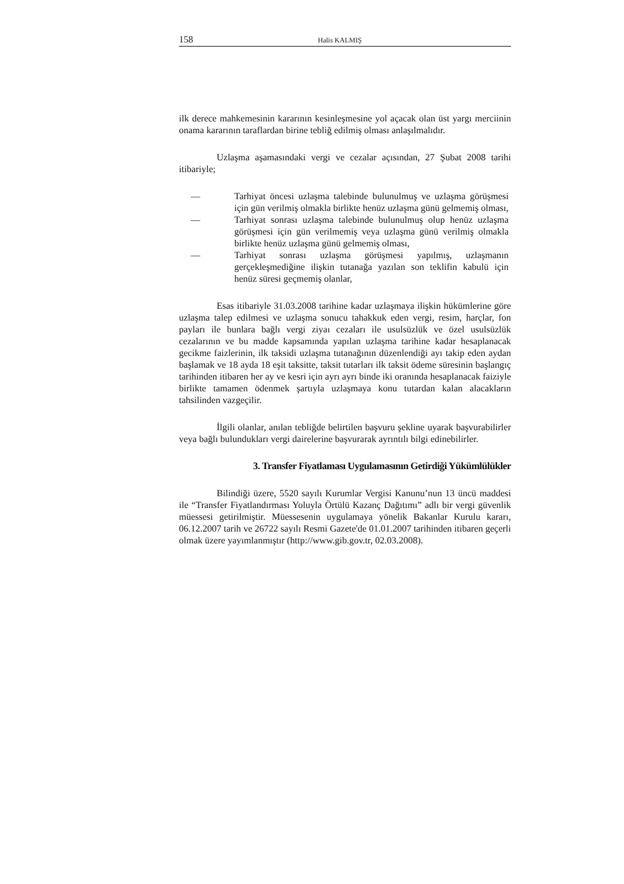158 Halis KALMIŞ
ilk derece mahkemesinin kararının kesinleşmesine yol açacak olan üst yargı merciinin onama kararının taraflardan birine tebliğ edilmiş olması anlaşılmalıdır.
Uzlaşma aşamasındaki vergi ve cezalar açısından, 27 Şubat 2008 tarihi itibariyle;
— Tarhiyat öncesi uzlaşma talebinde bulunulmuş ve uzlaşma görüşmesi için gün verilmiş olmakla birlikte henüz uzlaşma günü gelmemiş olması,
— Tarhiyat sonrası uzlaşma talebinde bulunulmuş olup henüz uzlaşma görüşmesi için gün verilmemiş veya uzlaşma günü verilmiş olmakla birlikte henüz uzlaşma günü gelmemiş olması,
— Tarhiyat sonrası uzlaşma görüşmesi yapılmış, uzlaşmanın gerçekleşmediğine ilişkin tutanağa yazılan son teklifin kabulü için henüz süresi geçmemiş olanlar,
Esas itibariyle 31.03.2008 tarihine kadar uzlaşmaya ilişkin hükümlerine göre uzlaşma talep edilmesi ve uzlaşma sonucu tahakkuk eden vergi, resim, harçlar, fon payları ile bunlara bağlı vergi ziyaı cezaları ile usulsüzlük ve özel usulsüzlük cezalarının ve bu madde kapsamında yapılan uzlaşma tarihine kadar hesaplanacak gecikme faizlerinin, ilk taksidi uzlaşma tutanağının düzenlendiği ayı takip eden aydan başlamak ve 18 ayda 18 eşit taksitte, taksit tutarları ilk taksit ödeme süresinin başlangıç tarihinden itibaren her ay ve kesri için ayrı ayrı binde iki oranında hesaplanacak faiziyle birlikte tamamen ödenmek şartıyla uzlaşmaya konu tutardan kalan alacakların tahsilinden vazgeçilir.
İlgili olanlar, anılan tebliğde belirtilen başvuru şekline uyarak başvurabilirler veya bağlı bulundukları vergi dairelerine başvurarak ayrıntılı bilgi edinebilirler.
3. Transfer Fiyatlaması Uygulamasının Getirdiği Yükümlülükler
Bilindiği üzere, 5520 sayılı Kurumlar Vergisi Kanunu’nun 13 üncü maddesi ile “Transfer Fiyatlandırması Yoluyla Örtülü Kazanç Dağıtımı” adlı bir vergi güvenlik müessesi getirilmiştir. Müessesenin uygulamaya yönelik Bakanlar Kurulu kararı, 06.12.2007 tarih ve 26722 sayılı Resmi Gazete'de 01.01.2007 tarihinden itibaren geçerli olmak üzere yayımlanmıştır (http://www.gib.gov.tr, 02.03.2008).